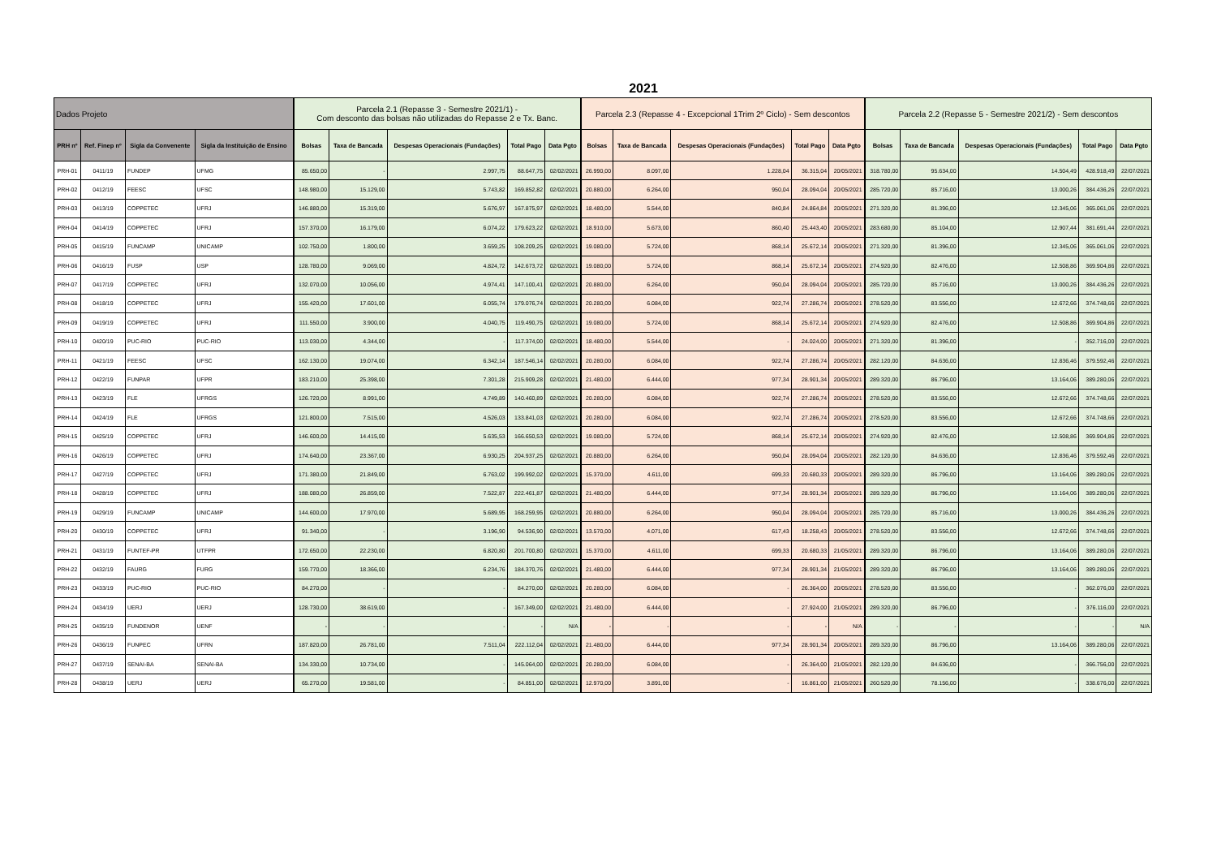2021
| Dados Projeto | | | | Parcela 2.1 (Repasse 3 - Semestre 2021/1) - Com desconto das bolsas não utilizadas do Repasse 2 e Tx. Banc. | | | | | Parcela 2.3 (Repasse 4 - Excepcional 1Trim 2º Ciclo) - Sem descontos | | | | | Parcela 2.2 (Repasse 5 - Semestre 2021/2) - Sem descontos | | | | |
| --- | --- | --- | --- | --- | --- | --- | --- | --- | --- | --- | --- | --- | --- | --- | --- | --- | --- | --- |
| PRH nº | Ref. Finep nº | Sigla da Convenente | Sigla da Instituição de Ensino | Bolsas | Taxa de Bancada | Despesas Operacionais (Fundações) | Total Pago | Data Pgto | Bolsas | Taxa de Bancada | Despesas Operacionais (Fundações) | Total Pago | Data Pgto | Bolsas | Taxa de Bancada | Despesas Operacionais (Fundações) | Total Pago | Data Pgto |
| PRH-01 | 0411/19 | FUNDEP | UFMG | 85.650,00 | - | 2.997,75 | 88.647,75 | 02/02/2021 | 26.990,00 | 8.097,00 | 1.228,04 | 36.315,04 | 20/05/2021 | 318.780,00 | 95.634,00 | 14.504,49 | 428.918,49 | 22/07/2021 |
| PRH-02 | 0412/19 | FEESC | UFSC | 148.980,00 | 15.129,00 | 5.743,82 | 169.852,82 | 02/02/2021 | 20.880,00 | 6.264,00 | 950,04 | 28.094,04 | 20/05/2021 | 285.720,00 | 85.716,00 | 13.000,26 | 384.436,26 | 22/07/2021 |
| PRH-03 | 0413/19 | COPPETEC | UFRJ | 146.880,00 | 15.319,00 | 5.676,97 | 167.875,97 | 02/02/2021 | 18.480,00 | 5.544,00 | 840,84 | 24.864,84 | 20/05/2021 | 271.320,00 | 81.396,00 | 12.345,06 | 365.061,06 | 22/07/2021 |
| PRH-04 | 0414/19 | COPPETEC | UFRJ | 157.370,00 | 16.179,00 | 6.074,22 | 179.623,22 | 02/02/2021 | 18.910,00 | 5.673,00 | 860,40 | 25.443,40 | 20/05/2021 | 283.680,00 | 85.104,00 | 12.907,44 | 381.691,44 | 22/07/2021 |
| PRH-05 | 0415/19 | FUNCAMP | UNICAMP | 102.750,00 | 1.800,00 | 3.659,25 | 108.209,25 | 02/02/2021 | 19.080,00 | 5.724,00 | 868,14 | 25.672,14 | 20/05/2021 | 271.320,00 | 81.396,00 | 12.345,06 | 365.061,06 | 22/07/2021 |
| PRH-06 | 0416/19 | FUSP | USP | 128.780,00 | 9.069,00 | 4.824,72 | 142.673,72 | 02/02/2021 | 19.080,00 | 5.724,00 | 868,14 | 25.672,14 | 20/05/2021 | 274.920,00 | 82.476,00 | 12.508,86 | 369.904,86 | 22/07/2021 |
| PRH-07 | 0417/19 | COPPETEC | UFRJ | 132.070,00 | 10.056,00 | 4.974,41 | 147.100,41 | 02/02/2021 | 20.880,00 | 6.264,00 | 950,04 | 28.094,04 | 20/05/2021 | 285.720,00 | 85.716,00 | 13.000,26 | 384.436,26 | 22/07/2021 |
| PRH-08 | 0418/19 | COPPETEC | UFRJ | 155.420,00 | 17.601,00 | 6.055,74 | 179.076,74 | 02/02/2021 | 20.280,00 | 6.084,00 | 922,74 | 27.286,74 | 20/05/2021 | 278.520,00 | 83.556,00 | 12.672,66 | 374.748,66 | 22/07/2021 |
| PRH-09 | 0419/19 | COPPETEC | UFRJ | 111.550,00 | 3.900,00 | 4.040,75 | 119.490,75 | 02/02/2021 | 19.080,00 | 5.724,00 | 868,14 | 25.672,14 | 20/05/2021 | 274.920,00 | 82.476,00 | 12.508,86 | 369.904,86 | 22/07/2021 |
| PRH-10 | 0420/19 | PUC-RIO | PUC-RIO | 113.030,00 | 4.344,00 | - | 117.374,00 | 02/02/2021 | 18.480,00 | 5.544,00 | - | 24.024,00 | 20/05/2021 | 271.320,00 | 81.396,00 | - | 352.716,00 | 22/07/2021 |
| PRH-11 | 0421/19 | FEESC | UFSC | 162.130,00 | 19.074,00 | 6.342,14 | 187.546,14 | 02/02/2021 | 20.280,00 | 6.084,00 | 922,74 | 27.286,74 | 20/05/2021 | 282.120,00 | 84.636,00 | 12.836,46 | 379.592,46 | 22/07/2021 |
| PRH-12 | 0422/19 | FUNPAR | UFPR | 183.210,00 | 25.398,00 | 7.301,28 | 215.909,28 | 02/02/2021 | 21.480,00 | 6.444,00 | 977,34 | 28.901,34 | 20/05/2021 | 289.320,00 | 86.796,00 | 13.164,06 | 389.280,06 | 22/07/2021 |
| PRH-13 | 0423/19 | FLE | UFRGS | 126.720,00 | 8.991,00 | 4.749,89 | 140.460,89 | 02/02/2021 | 20.280,00 | 6.084,00 | 922,74 | 27.286,74 | 20/05/2021 | 278.520,00 | 83.556,00 | 12.672,66 | 374.748,66 | 22/07/2021 |
| PRH-14 | 0424/19 | FLE | UFRGS | 121.800,00 | 7.515,00 | 4.526,03 | 133.841,03 | 02/02/2021 | 20.280,00 | 6.084,00 | 922,74 | 27.286,74 | 20/05/2021 | 278.520,00 | 83.556,00 | 12.672,66 | 374.748,66 | 22/07/2021 |
| PRH-15 | 0425/19 | COPPETEC | UFRJ | 146.600,00 | 14.415,00 | 5.635,53 | 166.650,53 | 02/02/2021 | 19.080,00 | 5.724,00 | 868,14 | 25.672,14 | 20/05/2021 | 274.920,00 | 82.476,00 | 12.508,86 | 369.904,86 | 22/07/2021 |
| PRH-16 | 0426/19 | COPPETEC | UFRJ | 174.640,00 | 23.367,00 | 6.930,25 | 204.937,25 | 02/02/2021 | 20.880,00 | 6.264,00 | 950,04 | 28.094,04 | 20/05/2021 | 282.120,00 | 84.636,00 | 12.836,46 | 379.592,46 | 22/07/2021 |
| PRH-17 | 0427/19 | COPPETEC | UFRJ | 171.380,00 | 21.849,00 | 6.763,02 | 199.992,02 | 02/02/2021 | 15.370,00 | 4.611,00 | 699,33 | 20.680,33 | 20/05/2021 | 289.320,00 | 86.796,00 | 13.164,06 | 389.280,06 | 22/07/2021 |
| PRH-18 | 0428/19 | COPPETEC | UFRJ | 188.080,00 | 26.859,00 | 7.522,87 | 222.461,87 | 02/02/2021 | 21.480,00 | 6.444,00 | 977,34 | 28.901,34 | 20/05/2021 | 289.320,00 | 86.796,00 | 13.164,06 | 389.280,06 | 22/07/2021 |
| PRH-19 | 0429/19 | FUNCAMP | UNICAMP | 144.600,00 | 17.970,00 | 5.689,95 | 168.259,95 | 02/02/2021 | 20.880,00 | 6.264,00 | 950,04 | 28.094,04 | 20/05/2021 | 285.720,00 | 85.716,00 | 13.000,26 | 384.436,26 | 22/07/2021 |
| PRH-20 | 0430/19 | COPPETEC | UFRJ | 91.340,00 | - | 3.196,90 | 94.536,90 | 02/02/2021 | 13.570,00 | 4.071,00 | 617,43 | 18.258,43 | 20/05/2021 | 278.520,00 | 83.556,00 | 12.672,66 | 374.748,66 | 22/07/2021 |
| PRH-21 | 0431/19 | FUNTEF-PR | UTFPR | 172.650,00 | 22.230,00 | 6.820,80 | 201.700,80 | 02/02/2021 | 15.370,00 | 4.611,00 | 699,33 | 20.680,33 | 21/05/2021 | 289.320,00 | 86.796,00 | 13.164,06 | 389.280,06 | 22/07/2021 |
| PRH-22 | 0432/19 | FAURG | FURG | 159.770,00 | 18.366,00 | 6.234,76 | 184.370,76 | 02/02/2021 | 21.480,00 | 6.444,00 | 977,34 | 28.901,34 | 21/05/2021 | 289.320,00 | 86.796,00 | 13.164,06 | 389.280,06 | 22/07/2021 |
| PRH-23 | 0433/19 | PUC-RIO | PUC-RIO | 84.270,00 | - | - | 84.270,00 | 02/02/2021 | 20.280,00 | 6.084,00 | - | 26.364,00 | 20/05/2021 | 278.520,00 | 83.556,00 | - | 362.076,00 | 22/07/2021 |
| PRH-24 | 0434/19 | UERJ | UERJ | 128.730,00 | 38.619,00 | - | 167.349,00 | 02/02/2021 | 21.480,00 | 6.444,00 | - | 27.924,00 | 21/05/2021 | 289.320,00 | 86.796,00 | - | 376.116,00 | 22/07/2021 |
| PRH-25 | 0435/19 | FUNDENOR | UENF | - | - | - | - | N/A | - | - | - | - | N/A | - | - | - | - | N/A |
| PRH-26 | 0436/19 | FUNPEC | UFRN | 187.820,00 | 26.781,00 | 7.511,04 | 222.112,04 | 02/02/2021 | 21.480,00 | 6.444,00 | 977,34 | 28.901,34 | 20/05/2021 | 289.320,00 | 86.796,00 | 13.164,06 | 389.280,06 | 22/07/2021 |
| PRH-27 | 0437/19 | SENAI-BA | SENAI-BA | 134.330,00 | 10.734,00 | - | 145.064,00 | 02/02/2021 | 20.280,00 | 6.084,00 | - | 26.364,00 | 21/05/2021 | 282.120,00 | 84.636,00 | - | 366.756,00 | 22/07/2021 |
| PRH-28 | 0438/19 | UERJ | UERJ | 65.270,00 | 19.581,00 | - | 84.851,00 | 02/02/2021 | 12.970,00 | 3.891,00 | - | 16.861,00 | 21/05/2021 | 260.520,00 | 78.156,00 | - | 338.676,00 | 22/07/2021 |